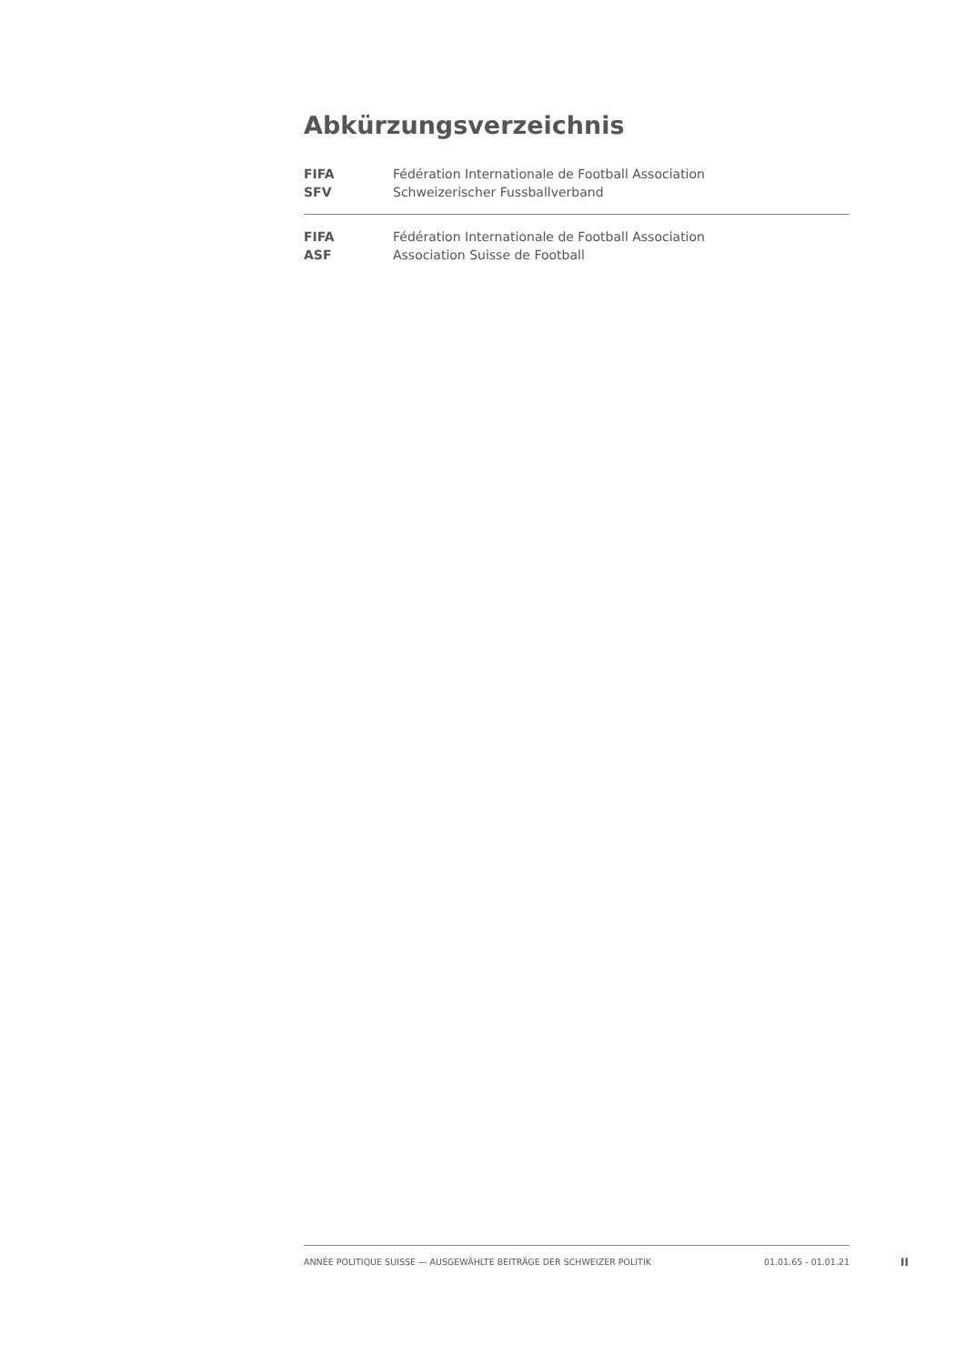Abkürzungsverzeichnis
| FIFA | Fédération Internationale de Football Association |
| SFV | Schweizerischer Fussballverband |
| FIFA | Fédération Internationale de Football Association |
| ASF | Association Suisse de Football |
ANNÉE POLITIQUE SUISSE — AUSGEWÄHLTE BEITRÄGE DER SCHWEIZER POLITIK 01.01.65 - 01.01.21
II